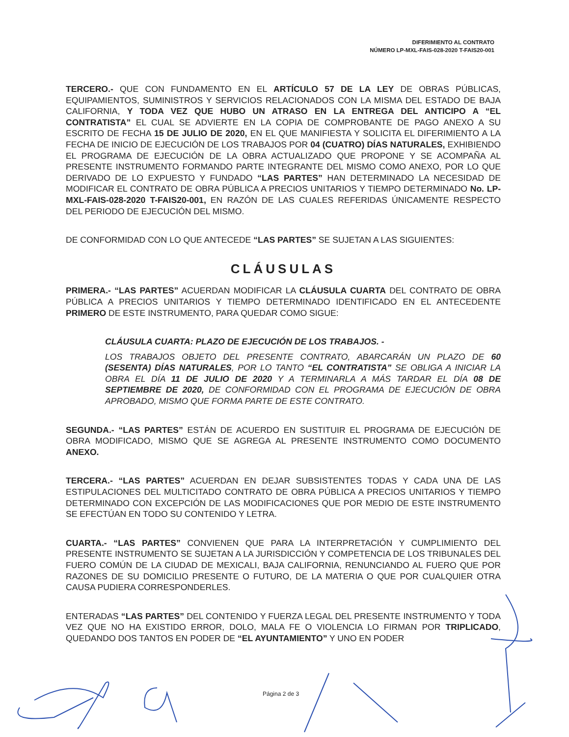DIFERIMIENTO AL CONTRATO
NÚMERO LP-MXL-FAIS-028-2020 T-FAIS20-001
TERCERO.- QUE CON FUNDAMENTO EN EL ARTÍCULO 57 DE LA LEY DE OBRAS PÚBLICAS, EQUIPAMIENTOS, SUMINISTROS Y SERVICIOS RELACIONADOS CON LA MISMA DEL ESTADO DE BAJA CALIFORNIA, Y TODA VEZ QUE HUBO UN ATRASO EN LA ENTREGA DEL ANTICIPO A “EL CONTRATISTA” EL CUAL SE ADVIERTE EN LA COPIA DE COMPROBANTE DE PAGO ANEXO A SU ESCRITO DE FECHA 15 DE JULIO DE 2020, EN EL QUE MANIFIESTA Y SOLICITA EL DIFERIMIENTO A LA FECHA DE INICIO DE EJECUCIÓN DE LOS TRABAJOS POR 04 (CUATRO) DÍAS NATURALES, EXHIBIENDO EL PROGRAMA DE EJECUCIÓN DE LA OBRA ACTUALIZADO QUE PROPONE Y SE ACOMPAÑA AL PRESENTE INSTRUMENTO FORMANDO PARTE INTEGRANTE DEL MISMO COMO ANEXO, POR LO QUE DERIVADO DE LO EXPUESTO Y FUNDADO “LAS PARTES” HAN DETERMINADO LA NECESIDAD DE MODIFICAR EL CONTRATO DE OBRA PÚBLICA A PRECIOS UNITARIOS Y TIEMPO DETERMINADO No. LP-MXL-FAIS-028-2020 T-FAIS20-001, EN RAZÓN DE LAS CUALES REFERIDAS ÚNICAMENTE RESPECTO DEL PERIODO DE EJECUCIÓN DEL MISMO.
DE CONFORMIDAD CON LO QUE ANTECEDE “LAS PARTES” SE SUJETAN A LAS SIGUIENTES:
CLÁUSULAS
PRIMERA.- “LAS PARTES” ACUERDAN MODIFICAR LA CLÁUSULA CUARTA DEL CONTRATO DE OBRA PÚBLICA A PRECIOS UNITARIOS Y TIEMPO DETERMINADO IDENTIFICADO EN EL ANTECEDENTE PRIMERO DE ESTE INSTRUMENTO, PARA QUEDAR COMO SIGUE:
CLÁUSULA CUARTA: PLAZO DE EJECUCIÓN DE LOS TRABAJOS. -
LOS TRABAJOS OBJETO DEL PRESENTE CONTRATO, ABARCARÁN UN PLAZO DE 60 (SESENTA) DÍAS NATURALES, POR LO TANTO “EL CONTRATISTA” SE OBLIGA A INICIAR LA OBRA EL DÍA 11 DE JULIO DE 2020 Y A TERMINARLA A MÁS TARDAR EL DÍA 08 DE SEPTIEMBRE DE 2020, DE CONFORMIDAD CON EL PROGRAMA DE EJECUCIÓN DE OBRA APROBADO, MISMO QUE FORMA PARTE DE ESTE CONTRATO.
SEGUNDA.- “LAS PARTES” ESTÁN DE ACUERDO EN SUSTITUIR EL PROGRAMA DE EJECUCIÓN DE OBRA MODIFICADO, MISMO QUE SE AGREGA AL PRESENTE INSTRUMENTO COMO DOCUMENTO ANEXO.
TERCERA.- “LAS PARTES” ACUERDAN EN DEJAR SUBSISTENTES TODAS Y CADA UNA DE LAS ESTIPULACIONES DEL MULTICITADO CONTRATO DE OBRA PÚBLICA A PRECIOS UNITARIOS Y TIEMPO DETERMINADO CON EXCEPCIÓN DE LAS MODIFICACIONES QUE POR MEDIO DE ESTE INSTRUMENTO SE EFECTÚAN EN TODO SU CONTENIDO Y LETRA.
CUARTA.- “LAS PARTES” CONVIENEN QUE PARA LA INTERPRETACIÓN Y CUMPLIMIENTO DEL PRESENTE INSTRUMENTO SE SUJETAN A LA JURISDICCIÓN Y COMPETENCIA DE LOS TRIBUNALES DEL FUERO COMÚN DE LA CIUDAD DE MEXICALI, BAJA CALIFORNIA, RENUNCIANDO AL FUERO QUE POR RAZONES DE SU DOMICILIO PRESENTE O FUTURO, DE LA MATERIA O QUE POR CUALQUIER OTRA CAUSA PUDIERA CORRESPONDERLES.
ENTERADAS “LAS PARTES” DEL CONTENIDO Y FUERZA LEGAL DEL PRESENTE INSTRUMENTO Y TODA VEZ QUE NO HA EXISTIDO ERROR, DOLO, MALA FE O VIOLENCIA LO FIRMAN POR TRIPLICADO, QUEDANDO DOS TANTOS EN PODER DE “EL AYUNTAMIENTO” Y UNO EN PODER
Página 2 de 3